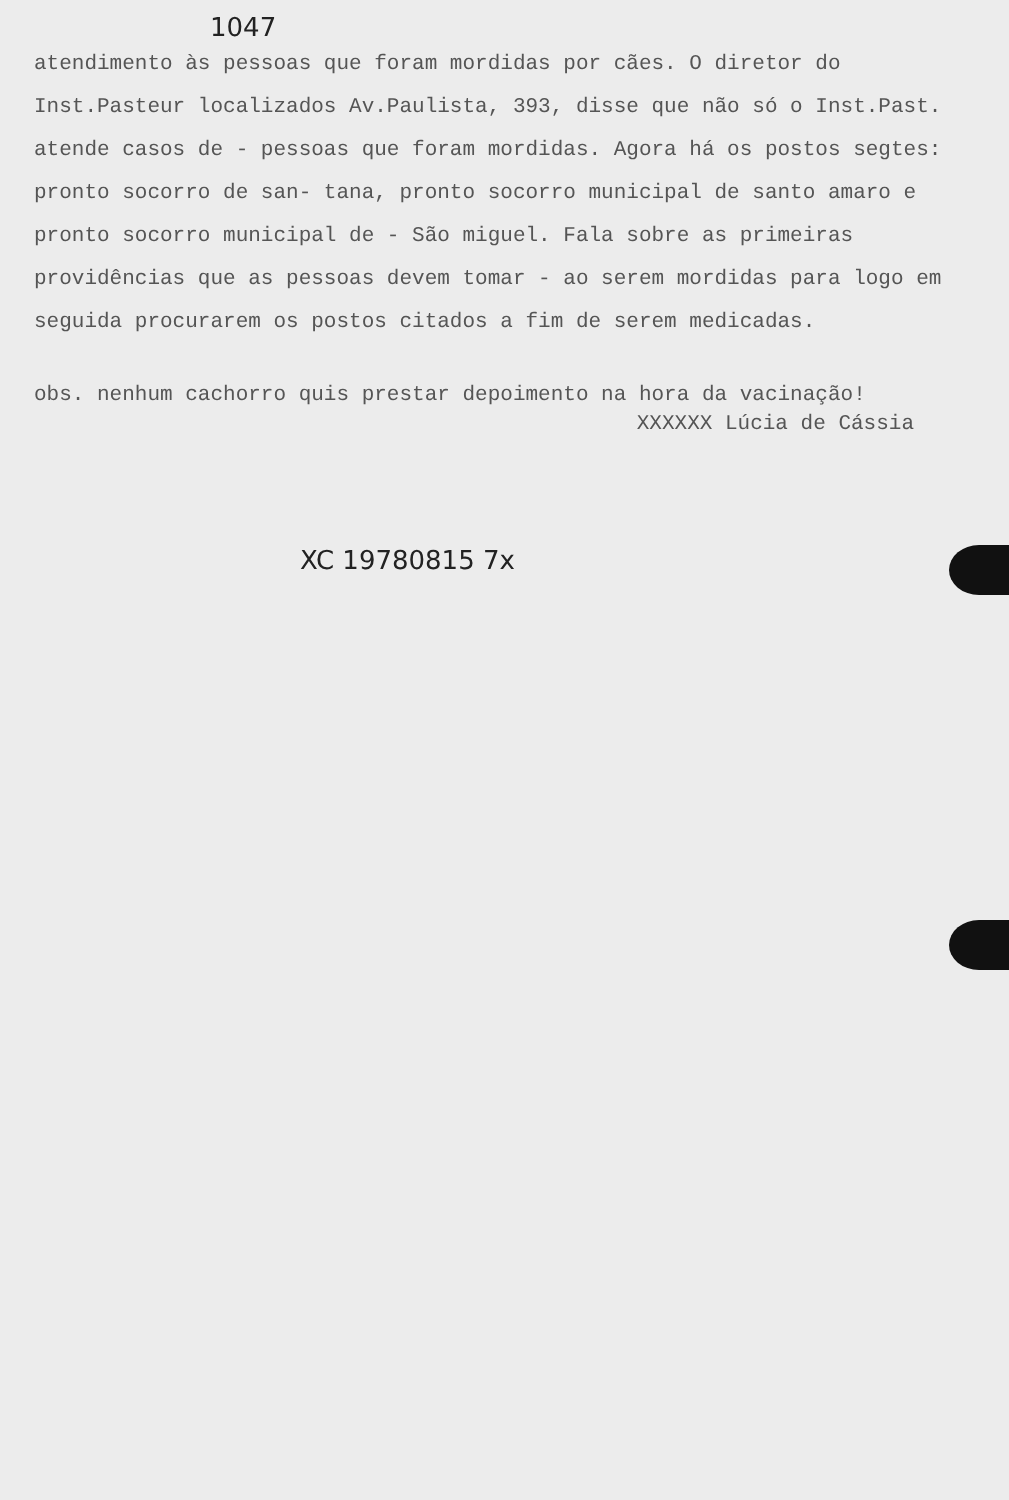1047
atendimento às pessoas que foram mordidas por cães. O diretor do Inst.Pasteur localizados Av.Paulista, 393, disse que não só o Inst.Past. atende casos de - pessoas que foram mordidas. Agora há os postos segtes: pronto socorro de san- tana, pronto socorro municipal de santo amaro e pronto socorro municipal de - São miguel. Fala sobre as primeiras providências que as pessoas devem tomar - ao serem mordidas para logo em seguida procurarem os postos citados a fim de serem medicadas.
obs. nenhum cachorro quis prestar depoimento na hora da vacinação!
XXXXXX Lúcia de Cássia
XC 19780815 7x